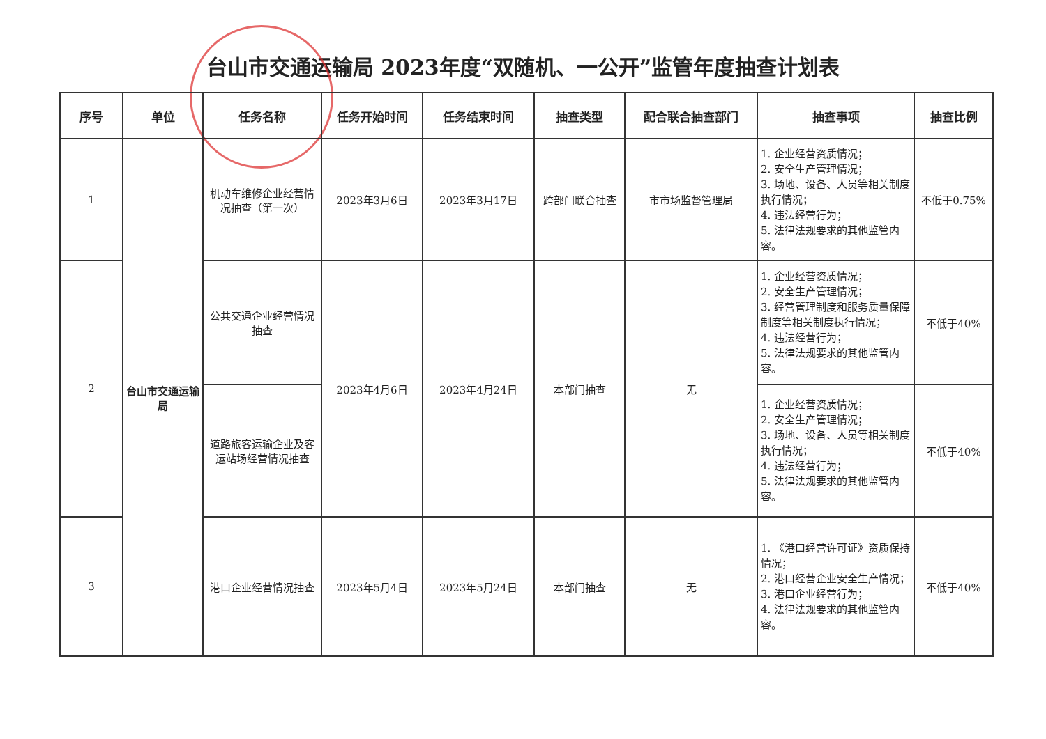台山市交通运输局 2023年度“双随机、一公开”监管年度抽查计划表
| 序号 | 单位 | 任务名称 | 任务开始时间 | 任务结束时间 | 抽查类型 | 配合联合抽查部门 | 抽查事项 | 抽查比例 |
| --- | --- | --- | --- | --- | --- | --- | --- | --- |
| 1 | 台山市交通运输局 | 机动车维修企业经营情况抽查（第一次） | 2023年3月6日 | 2023年3月17日 | 跨部门联合抽查 | 市市场监督管理局 | 1. 企业经营资质情况； 2. 安全生产管理情况； 3. 场地、设备、人员等相关制度执行情况； 4. 违法经营行为； 5. 法律法规要求的其他监管内容。 | 不低于0.75% |
| 2 | | 公共交通企业经营情况抽查 | 2023年4月6日 | 2023年4月24日 | 本部门抽查 | 无 | 1. 企业经营资质情况； 2. 安全生产管理情况； 3. 经营管理制度和服务质量保障制度等相关制度执行情况； 4. 违法经营行为； 5. 法律法规要求的其他监管内容。 | 不低于40% |
| | | 道路旅客运输企业及客运站场经营情况抽查 | | | | | 1. 企业经营资质情况； 2. 安全生产管理情况； 3. 场地、设备、人员等相关制度执行情况； 4. 违法经营行为； 5. 法律法规要求的其他监管内容。 | 不低于40% |
| 3 | | 港口企业经营情况抽查 | 2023年5月4日 | 2023年5月24日 | 本部门抽查 | 无 | 1. 《港口经营许可证》资质保持情况； 2. 港口经营企业安全生产情况； 3. 港口企业经营行为； 4. 法律法规要求的其他监管内容。 | 不低于40% |